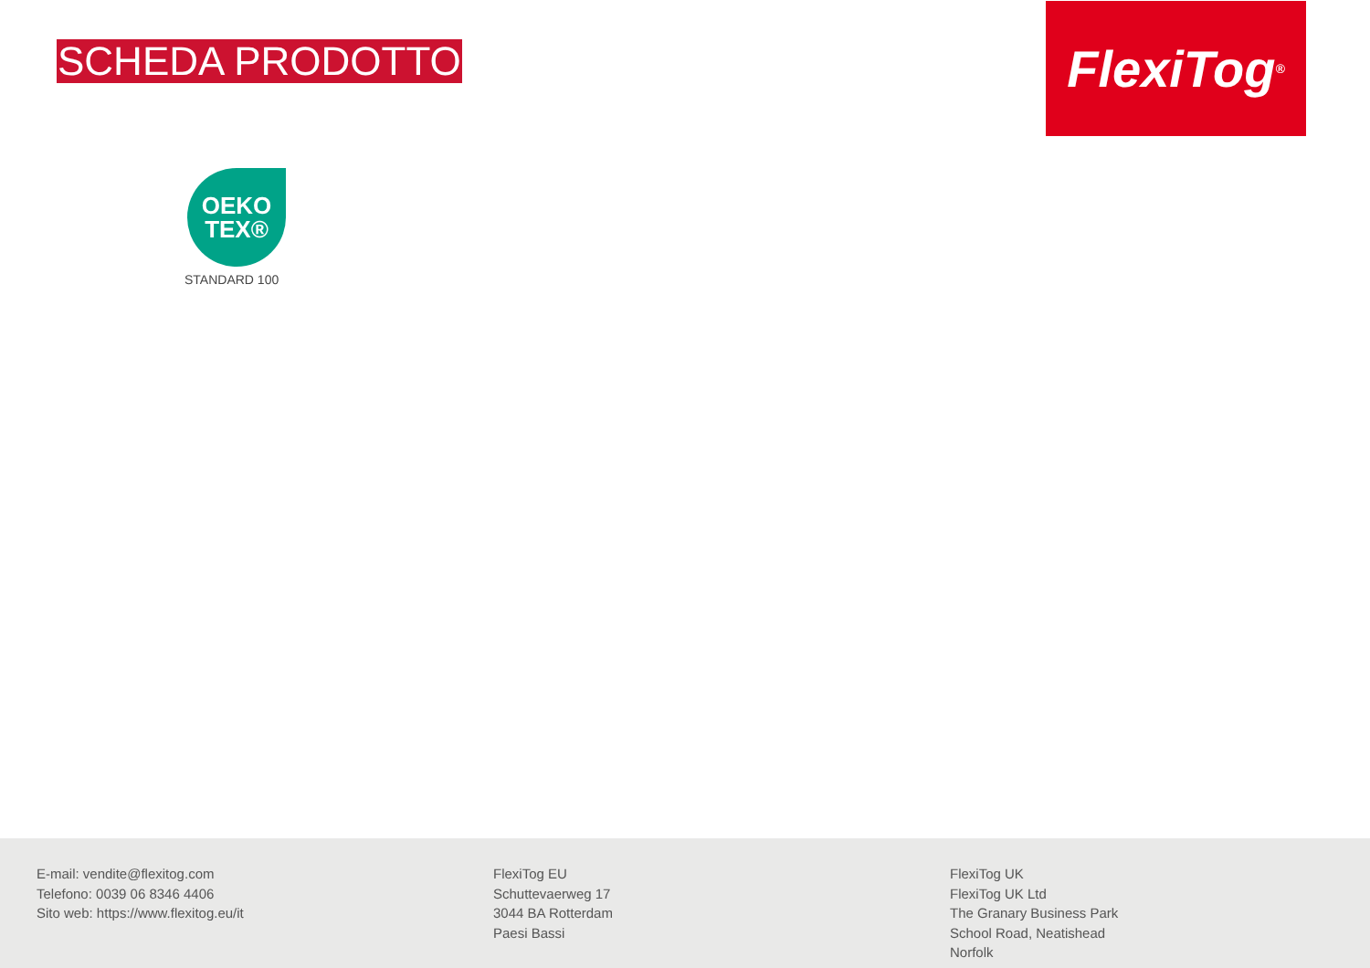SCHEDA PRODOTTO
FlexiTog<sup>®</sup>
OEKO
TEX®
STANDARD 100
E-mail: vendite@flexitog.com
Telefono: 0039 06 8346 4406
Sito web: https://www.flexitog.eu/it
FlexiTog EU
Schuttevaerweg 17
3044 BA Rotterdam
Paesi Bassi
FlexiTog UK
FlexiTog UK Ltd
The Granary Business Park
School Road, Neatishead
Norfolk